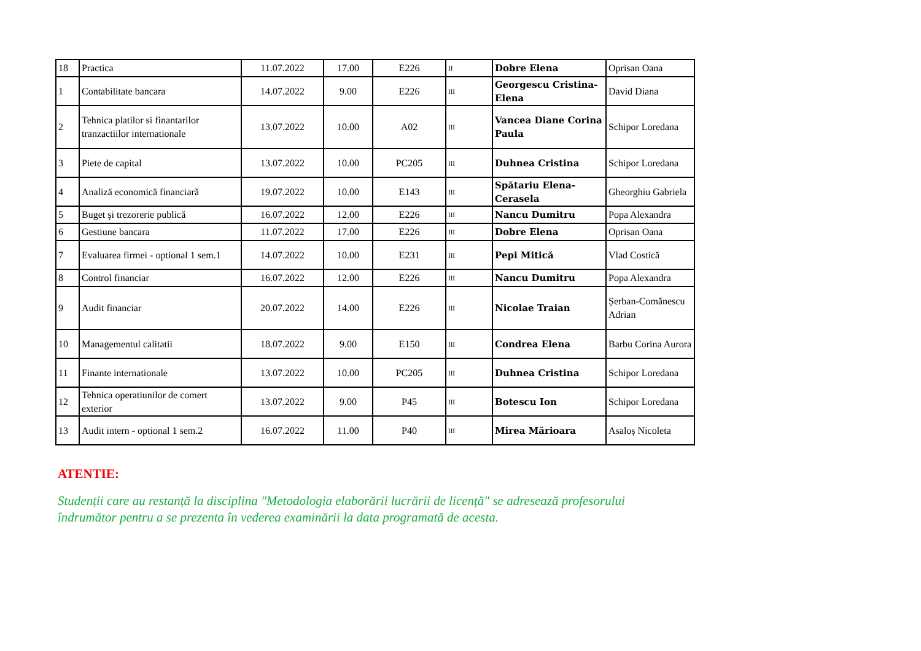| 18 | Practica | 11.07.2022 | 17.00 | E226 | II | Dobre Elena | Oprisan Oana |
| 1 | Contabilitate bancara | 14.07.2022 | 9.00 | E226 | III | Georgescu Cristina-Elena | David Diana |
| 2 | Tehnica platilor si finantarilor tranzactiilor internationale | 13.07.2022 | 10.00 | A02 | III | Vancea Diane Corina Paula | Schipor Loredana |
| 3 | Piete de capital | 13.07.2022 | 10.00 | PC205 | III | Duhnea Cristina | Schipor Loredana |
| 4 | Analiză economică financiară | 19.07.2022 | 10.00 | E143 | III | Spătariu Elena-Cerasela | Gheorghiu Gabriela |
| 5 | Buget şi trezorerie publică | 16.07.2022 | 12.00 | E226 | III | Nancu Dumitru | Popa Alexandra |
| 6 | Gestiune bancara | 11.07.2022 | 17.00 | E226 | III | Dobre Elena | Oprisan Oana |
| 7 | Evaluarea firmei - optional 1 sem.1 | 14.07.2022 | 10.00 | E231 | III | Pepi Mitică | Vlad Costică |
| 8 | Control financiar | 16.07.2022 | 12.00 | E226 | III | Nancu Dumitru | Popa Alexandra |
| 9 | Audit financiar | 20.07.2022 | 14.00 | E226 | III | Nicolae Traian | Șerban-Comănescu Adrian |
| 10 | Managementul calitatii | 18.07.2022 | 9.00 | E150 | III | Condrea Elena | Barbu Corina Aurora |
| 11 | Finante internationale | 13.07.2022 | 10.00 | PC205 | III | Duhnea Cristina | Schipor Loredana |
| 12 | Tehnica operatiunilor de comert exterior | 13.07.2022 | 9.00 | P45 | III | Botescu Ion | Schipor Loredana |
| 13 | Audit intern - optional 1 sem.2 | 16.07.2022 | 11.00 | P40 | III | Mirea Mărioara | Asaloș Nicoleta |
ATENTIE:
Studenții care au restanță la disciplina "Metodologia elaborării lucrării de licență" se adresează profesorului îndrumător pentru a se prezenta în vederea examinării la data programată de acesta.